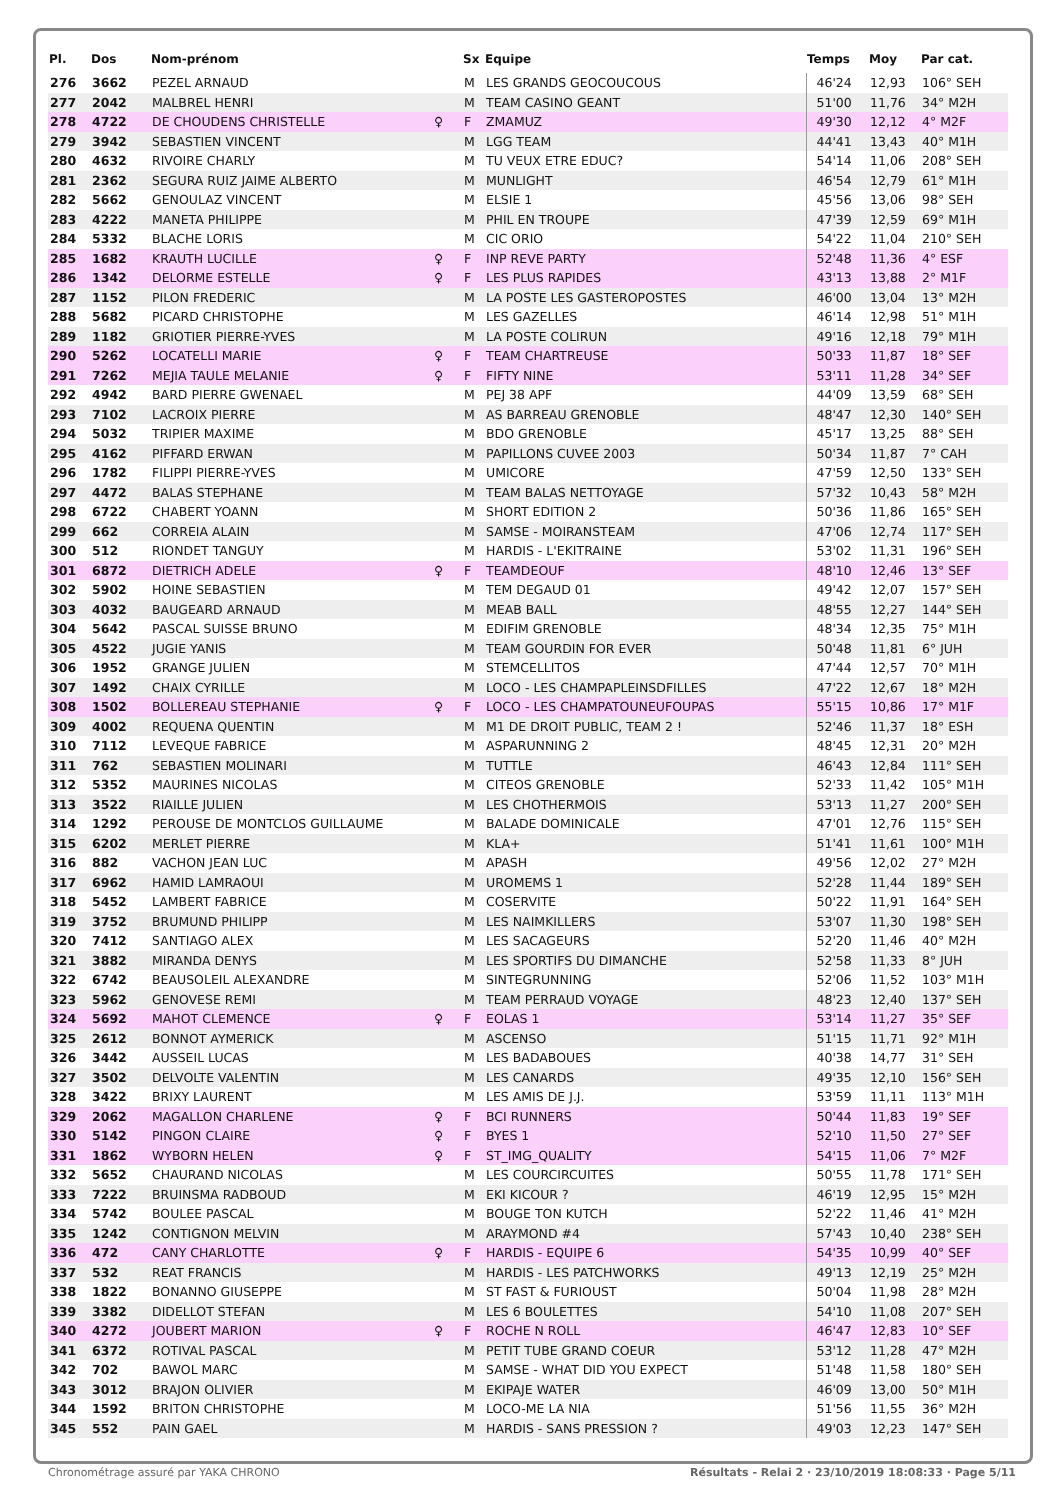| Pl. | Dos | Nom-prénom | | Sx | Equipe | Temps | Moy | Par cat. |
| --- | --- | --- | --- | --- | --- | --- | --- | --- |
| 276 | 3662 | PEZEL ARNAUD | | M | LES GRANDS GEOCOUCOUS | 46'24 | 12,93 | 106° SEH |
| 277 | 2042 | MALBREL HENRI | | M | TEAM CASINO GEANT | 51'00 | 11,76 | 34° M2H |
| 278 | 4722 | DE CHOUDENS CHRISTELLE | ♀ | F | ZMAMUZ | 49'30 | 12,12 | 4° M2F |
| 279 | 3942 | SEBASTIEN VINCENT | | M | LGG TEAM | 44'41 | 13,43 | 40° M1H |
| 280 | 4632 | RIVOIRE CHARLY | | M | TU VEUX ETRE EDUC? | 54'14 | 11,06 | 208° SEH |
| 281 | 2362 | SEGURA RUIZ JAIME ALBERTO | | M | MUNLIGHT | 46'54 | 12,79 | 61° M1H |
| 282 | 5662 | GENOULAZ VINCENT | | M | ELSIE 1 | 45'56 | 13,06 | 98° SEH |
| 283 | 4222 | MANETA PHILIPPE | | M | PHIL EN TROUPE | 47'39 | 12,59 | 69° M1H |
| 284 | 5332 | BLACHE LORIS | | M | CIC ORIO | 54'22 | 11,04 | 210° SEH |
| 285 | 1682 | KRAUTH LUCILLE | ♀ | F | INP REVE PARTY | 52'48 | 11,36 | 4° ESF |
| 286 | 1342 | DELORME ESTELLE | ♀ | F | LES PLUS RAPIDES | 43'13 | 13,88 | 2° M1F |
| 287 | 1152 | PILON FREDERIC | | M | LA POSTE LES GASTEROPOSTES | 46'00 | 13,04 | 13° M2H |
| 288 | 5682 | PICARD CHRISTOPHE | | M | LES GAZELLES | 46'14 | 12,98 | 51° M1H |
| 289 | 1182 | GRIOTIER PIERRE-YVES | | M | LA POSTE COLIRUN | 49'16 | 12,18 | 79° M1H |
| 290 | 5262 | LOCATELLI MARIE | ♀ | F | TEAM CHARTREUSE | 50'33 | 11,87 | 18° SEF |
| 291 | 7262 | MEJIA TAULE MELANIE | ♀ | F | FIFTY NINE | 53'11 | 11,28 | 34° SEF |
| 292 | 4942 | BARD PIERRE GWENAEL | | M | PEJ 38 APF | 44'09 | 13,59 | 68° SEH |
| 293 | 7102 | LACROIX PIERRE | | M | AS BARREAU GRENOBLE | 48'47 | 12,30 | 140° SEH |
| 294 | 5032 | TRIPIER MAXIME | | M | BDO GRENOBLE | 45'17 | 13,25 | 88° SEH |
| 295 | 4162 | PIFFARD ERWAN | | M | PAPILLONS CUVEE 2003 | 50'34 | 11,87 | 7° CAH |
| 296 | 1782 | FILIPPI PIERRE-YVES | | M | UMICORE | 47'59 | 12,50 | 133° SEH |
| 297 | 4472 | BALAS STEPHANE | | M | TEAM BALAS NETTOYAGE | 57'32 | 10,43 | 58° M2H |
| 298 | 6722 | CHABERT YOANN | | M | SHORT EDITION 2 | 50'36 | 11,86 | 165° SEH |
| 299 | 662 | CORREIA ALAIN | | M | SAMSE - MOIRANSTEAM | 47'06 | 12,74 | 117° SEH |
| 300 | 512 | RIONDET TANGUY | | M | HARDIS - L'EKITRAINE | 53'02 | 11,31 | 196° SEH |
| 301 | 6872 | DIETRICH ADELE | ♀ | F | TEAMDEOUF | 48'10 | 12,46 | 13° SEF |
| 302 | 5902 | HOINE SEBASTIEN | | M | TEM DEGAUD 01 | 49'42 | 12,07 | 157° SEH |
| 303 | 4032 | BAUGEARD ARNAUD | | M | MEAB BALL | 48'55 | 12,27 | 144° SEH |
| 304 | 5642 | PASCAL SUISSE BRUNO | | M | EDIFIM GRENOBLE | 48'34 | 12,35 | 75° M1H |
| 305 | 4522 | JUGIE YANIS | | M | TEAM GOURDIN FOR EVER | 50'48 | 11,81 | 6° JUH |
| 306 | 1952 | GRANGE JULIEN | | M | STEMCELLITOS | 47'44 | 12,57 | 70° M1H |
| 307 | 1492 | CHAIX CYRILLE | | M | LOCO - LES CHAMPAPLEINSDFILLES | 47'22 | 12,67 | 18° M2H |
| 308 | 1502 | BOLLEREAU STEPHANIE | ♀ | F | LOCO - LES CHAMPATOUNEUFOUPAS | 55'15 | 10,86 | 17° M1F |
| 309 | 4002 | REQUENA QUENTIN | | M | M1 DE DROIT PUBLIC, TEAM 2 ! | 52'46 | 11,37 | 18° ESH |
| 310 | 7112 | LEVEQUE FABRICE | | M | ASPARUNNING 2 | 48'45 | 12,31 | 20° M2H |
| 311 | 762 | SEBASTIEN MOLINARI | | M | TUTTLE | 46'43 | 12,84 | 111° SEH |
| 312 | 5352 | MAURINES NICOLAS | | M | CITEOS GRENOBLE | 52'33 | 11,42 | 105° M1H |
| 313 | 3522 | RIAILLE JULIEN | | M | LES CHOTHERMOIS | 53'13 | 11,27 | 200° SEH |
| 314 | 1292 | PEROUSE DE MONTCLOS GUILLAUME | | M | BALADE DOMINICALE | 47'01 | 12,76 | 115° SEH |
| 315 | 6202 | MERLET PIERRE | | M | KLA+ | 51'41 | 11,61 | 100° M1H |
| 316 | 882 | VACHON JEAN LUC | | M | APASH | 49'56 | 12,02 | 27° M2H |
| 317 | 6962 | HAMID LAMRAOUI | | M | UROMEMS 1 | 52'28 | 11,44 | 189° SEH |
| 318 | 5452 | LAMBERT FABRICE | | M | COSERVITE | 50'22 | 11,91 | 164° SEH |
| 319 | 3752 | BRUMUND PHILIPP | | M | LES NAIMKILLERS | 53'07 | 11,30 | 198° SEH |
| 320 | 7412 | SANTIAGO ALEX | | M | LES SACAGEURS | 52'20 | 11,46 | 40° M2H |
| 321 | 3882 | MIRANDA DENYS | | M | LES SPORTIFS DU DIMANCHE | 52'58 | 11,33 | 8° JUH |
| 322 | 6742 | BEAUSOLEIL ALEXANDRE | | M | SINTEGRUNNING | 52'06 | 11,52 | 103° M1H |
| 323 | 5962 | GENOVESE REMI | | M | TEAM PERRAUD VOYAGE | 48'23 | 12,40 | 137° SEH |
| 324 | 5692 | MAHOT CLEMENCE | ♀ | F | EOLAS 1 | 53'14 | 11,27 | 35° SEF |
| 325 | 2612 | BONNOT AYMERICK | | M | ASCENSO | 51'15 | 11,71 | 92° M1H |
| 326 | 3442 | AUSSEIL LUCAS | | M | LES BADABOUES | 40'38 | 14,77 | 31° SEH |
| 327 | 3502 | DELVOLTE VALENTIN | | M | LES CANARDS | 49'35 | 12,10 | 156° SEH |
| 328 | 3422 | BRIXY LAURENT | | M | LES AMIS DE J.J. | 53'59 | 11,11 | 113° M1H |
| 329 | 2062 | MAGALLON CHARLENE | ♀ | F | BCI RUNNERS | 50'44 | 11,83 | 19° SEF |
| 330 | 5142 | PINGON CLAIRE | ♀ | F | BYES 1 | 52'10 | 11,50 | 27° SEF |
| 331 | 1862 | WYBORN HELEN | ♀ | F | ST_IMG_QUALITY | 54'15 | 11,06 | 7° M2F |
| 332 | 5652 | CHAURAND NICOLAS | | M | LES COURCIRCUITES | 50'55 | 11,78 | 171° SEH |
| 333 | 7222 | BRUINSMA RADBOUD | | M | EKI KICOUR ? | 46'19 | 12,95 | 15° M2H |
| 334 | 5742 | BOULEE PASCAL | | M | BOUGE TON KUTCH | 52'22 | 11,46 | 41° M2H |
| 335 | 1242 | CONTIGNON MELVIN | | M | ARAYMOND #4 | 57'43 | 10,40 | 238° SEH |
| 336 | 472 | CANY CHARLOTTE | ♀ | F | HARDIS - EQUIPE 6 | 54'35 | 10,99 | 40° SEF |
| 337 | 532 | REAT FRANCIS | | M | HARDIS - LES PATCHWORKS | 49'13 | 12,19 | 25° M2H |
| 338 | 1822 | BONANNO GIUSEPPE | | M | ST FAST & FURIOUST | 50'04 | 11,98 | 28° M2H |
| 339 | 3382 | DIDELLOT STEFAN | | M | LES 6 BOULETTES | 54'10 | 11,08 | 207° SEH |
| 340 | 4272 | JOUBERT MARION | ♀ | F | ROCHE N ROLL | 46'47 | 12,83 | 10° SEF |
| 341 | 6372 | ROTIVAL PASCAL | | M | PETIT TUBE GRAND COEUR | 53'12 | 11,28 | 47° M2H |
| 342 | 702 | BAWOL MARC | | M | SAMSE - WHAT DID YOU EXPECT | 51'48 | 11,58 | 180° SEH |
| 343 | 3012 | BRAJON OLIVIER | | M | EKIPAJE WATER | 46'09 | 13,00 | 50° M1H |
| 344 | 1592 | BRITON CHRISTOPHE | | M | LOCO-ME LA NIA | 51'56 | 11,55 | 36° M2H |
| 345 | 552 | PAIN GAEL | | M | HARDIS - SANS PRESSION ? | 49'03 | 12,23 | 147° SEH |
Chronométrage assuré par YAKA CHRONO Résultats - Relai 2 · 23/10/2019 18:08:33 · Page 5/11